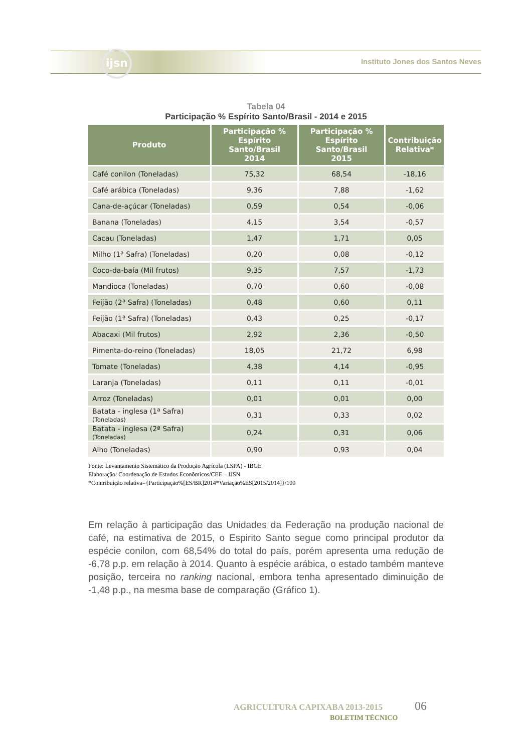ijsn
Instituto Jones dos Santos Neves
Tabela 04
Participação % Espírito Santo/Brasil - 2014 e 2015
| Produto | Participação % Espírito Santo/Brasil 2014 | Participação % Espírito Santo/Brasil 2015 | Contribuição Relativa* |
| --- | --- | --- | --- |
| Café conilon (Toneladas) | 75,32 | 68,54 | -18,16 |
| Café arábica (Toneladas) | 9,36 | 7,88 | -1,62 |
| Cana-de-açúcar (Toneladas) | 0,59 | 0,54 | -0,06 |
| Banana (Toneladas) | 4,15 | 3,54 | -0,57 |
| Cacau (Toneladas) | 1,47 | 1,71 | 0,05 |
| Milho (1ª Safra) (Toneladas) | 0,20 | 0,08 | -0,12 |
| Coco-da-baía (Mil frutos) | 9,35 | 7,57 | -1,73 |
| Mandioca (Toneladas) | 0,70 | 0,60 | -0,08 |
| Feijão (2ª Safra) (Toneladas) | 0,48 | 0,60 | 0,11 |
| Feijão (1ª Safra) (Toneladas) | 0,43 | 0,25 | -0,17 |
| Abacaxi (Mil frutos) | 2,92 | 2,36 | -0,50 |
| Pimenta-do-reino (Toneladas) | 18,05 | 21,72 | 6,98 |
| Tomate (Toneladas) | 4,38 | 4,14 | -0,95 |
| Laranja (Toneladas) | 0,11 | 0,11 | -0,01 |
| Arroz (Toneladas) | 0,01 | 0,01 | 0,00 |
| Batata - inglesa (1ª Safra) (Toneladas) | 0,31 | 0,33 | 0,02 |
| Batata - inglesa (2ª Safra) (Toneladas) | 0,24 | 0,31 | 0,06 |
| Alho (Toneladas) | 0,90 | 0,93 | 0,04 |
Fonte: Levantamento Sistemático da Produção Agrícola (LSPA) - IBGE
Elaboração: Coordenação de Estudos Econômicos/CEE – IJSN
*Contribuição relativa={Participação%[ES/BR]2014*Variação%ES[2015/2014]}/100
Em relação à participação das Unidades da Federação na produção nacional de café, na estimativa de 2015, o Espirito Santo segue como principal produtor da espécie conilon, com 68,54% do total do país, porém apresenta uma redução de -6,78 p.p. em relação à 2014. Quanto à espécie arábica, o estado também manteve posição, terceira no ranking nacional, embora tenha apresentado diminuição de -1,48 p.p., na mesma base de comparação (Gráfico 1).
AGRICULTURA CAPIXABA 2013-2015 06
BOLETIM TÉCNICO